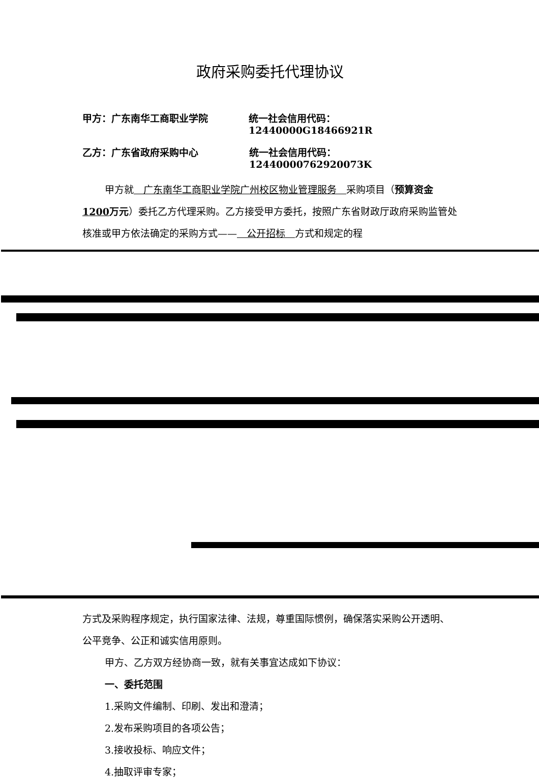政府采购委托代理协议
甲方：广东南华工商职业学院 统一社会信用代码：12440000G18466921R
乙方：广东省政府采购中心 统一社会信用代码：12440000762920073K
甲方就　广东南华工商职业学院广州校区物业管理服务　采购项目（预算资金1200万元）委托乙方代理采购。乙方接受甲方委托，按照广东省财政厅政府采购监管处核准或甲方依法确定的采购方式——　公开招标　方式和规定的程
方式及采购程序规定，执行国家法律、法规，尊重国际惯例，确保落实采购公开透明、公平竞争、公正和诚实信用原则。
甲方、乙方双方经协商一致，就有关事宜达成如下协议：
一、委托范围
1.采购文件编制、印刷、发出和澄清；
2.发布采购项目的各项公告；
3.接收投标、响应文件；
4.抽取评审专家；